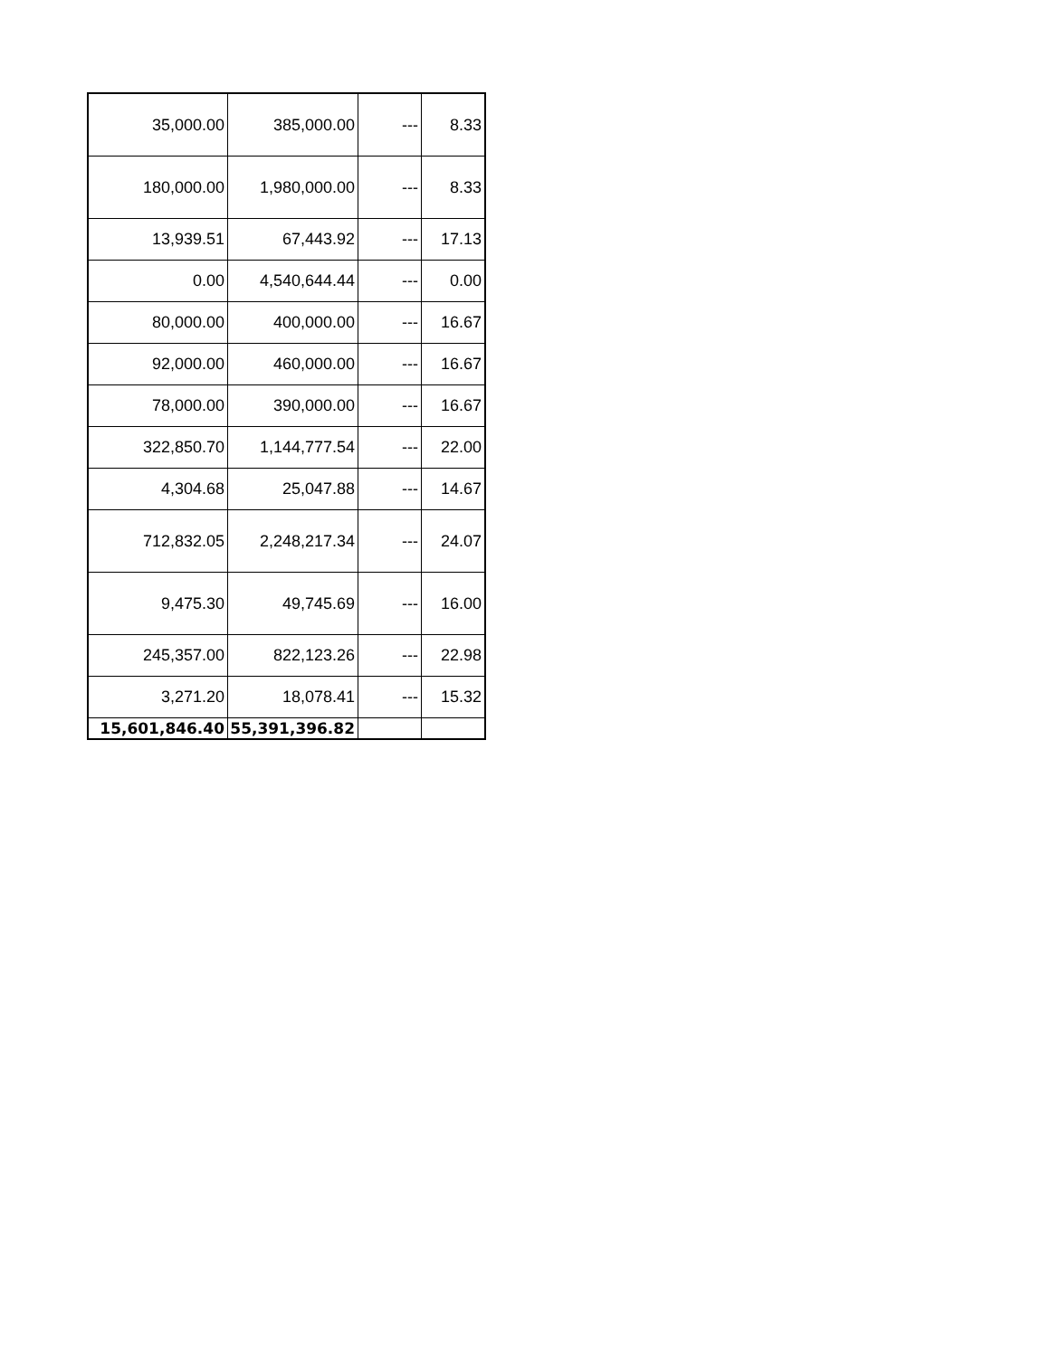| 35,000.00 | 385,000.00 | --- | 8.33 |
| 180,000.00 | 1,980,000.00 | --- | 8.33 |
| 13,939.51 | 67,443.92 | --- | 17.13 |
| 0.00 | 4,540,644.44 | --- | 0.00 |
| 80,000.00 | 400,000.00 | --- | 16.67 |
| 92,000.00 | 460,000.00 | --- | 16.67 |
| 78,000.00 | 390,000.00 | --- | 16.67 |
| 322,850.70 | 1,144,777.54 | --- | 22.00 |
| 4,304.68 | 25,047.88 | --- | 14.67 |
| 712,832.05 | 2,248,217.34 | --- | 24.07 |
| 9,475.30 | 49,745.69 | --- | 16.00 |
| 245,357.00 | 822,123.26 | --- | 22.98 |
| 3,271.20 | 18,078.41 | --- | 15.32 |
| 15,601,846.40 | 55,391,396.82 | | |